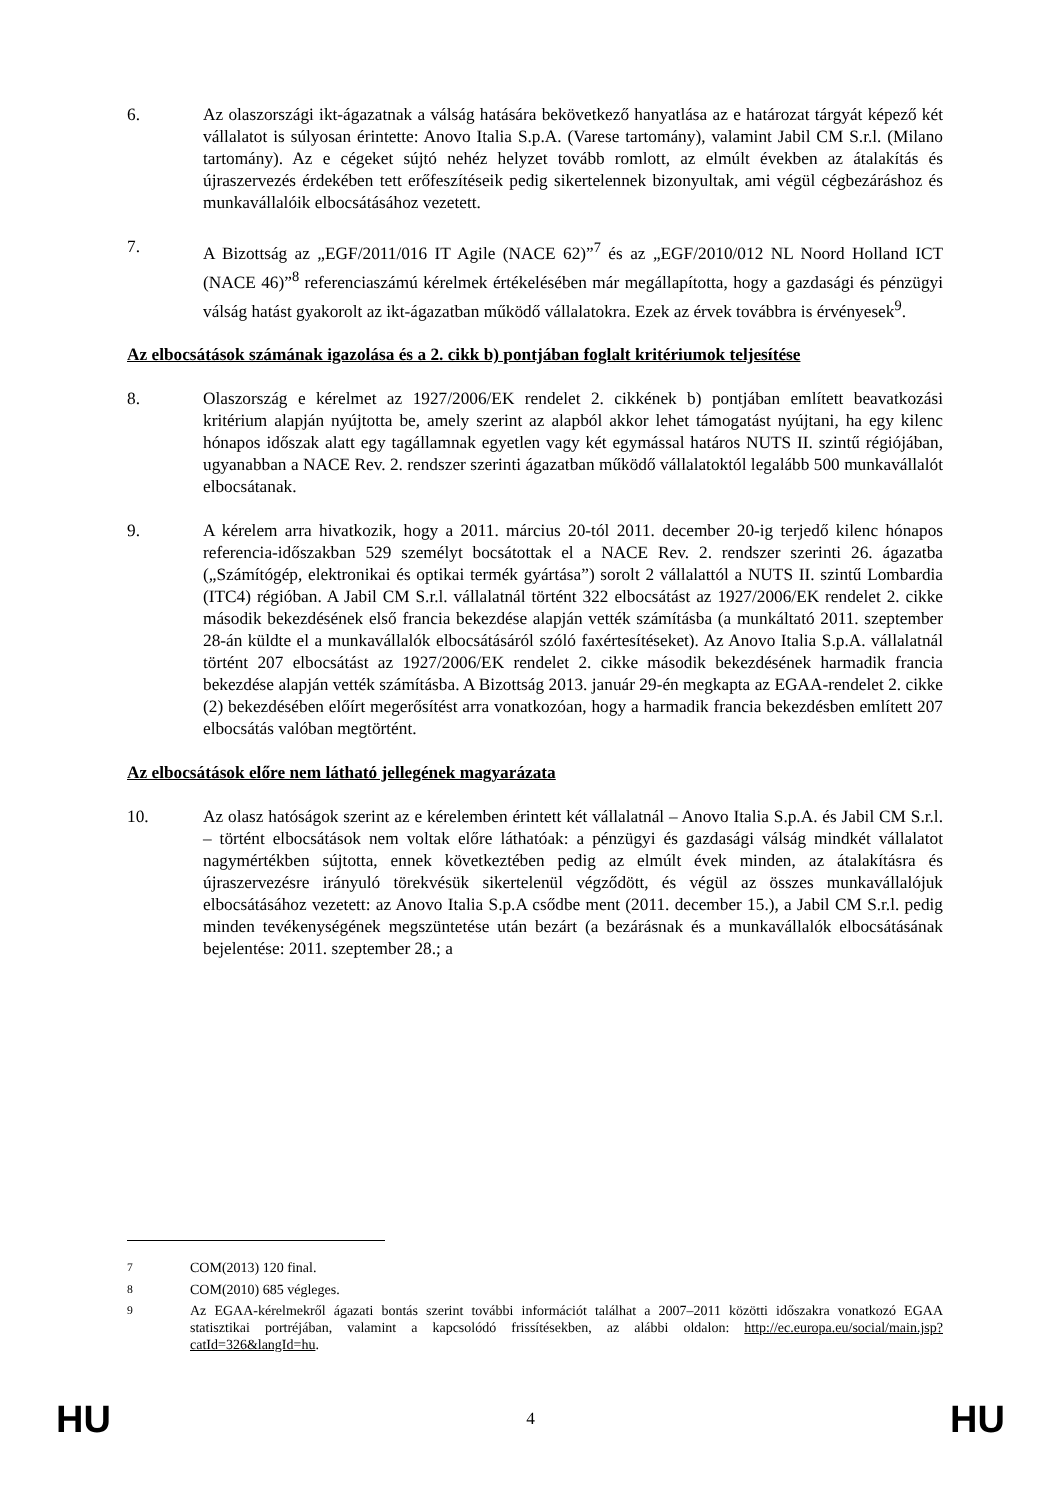6. Az olaszországi ikt-ágazatnak a válság hatására bekövetkező hanyatlása az e határozat tárgyát képező két vállalatot is súlyosan érintette: Anovo Italia S.p.A. (Varese tartomány), valamint Jabil CM S.r.l. (Milano tartomány). Az e cégeket sújtó nehéz helyzet tovább romlott, az elmúlt években az átalakítás és újraszervezés érdekében tett erőfeszítéseik pedig sikertelennek bizonyultak, ami végül cégbezáráshoz és munkavállalóik elbocsátásához vezetett.
7. A Bizottság az „EGF/2011/016 IT Agile (NACE 62)”<sup>7</sup> és az „EGF/2010/012 NL Noord Holland ICT (NACE 46)”<sup>8</sup> referenciaszámú kérelmek értékelésében már megállapította, hogy a gazdasági és pénzügyi válság hatást gyakorolt az ikt-ágazatban működő vállalatokra. Ezek az érvek továbbra is érvényesek<sup>9</sup>.
Az elbocsátások számának igazolása és a 2. cikk b) pontjában foglalt kritériumok teljesítése
8. Olaszország e kérelmet az 1927/2006/EK rendelet 2. cikkének b) pontjában említett beavatkozási kritérium alapján nyújtotta be, amely szerint az alapból akkor lehet támogatást nyújtani, ha egy kilenc hónapos időszak alatt egy tagállamnak egyetlen vagy két egymással határos NUTS II. szintű régiójában, ugyanabban a NACE Rev. 2. rendszer szerinti ágazatban működő vállalatoktól legalább 500 munkavállalót elbocsátanak.
9. A kérelem arra hivatkozik, hogy a 2011. március 20-tól 2011. december 20-ig terjedő kilenc hónapos referencia-időszakban 529 személyt bocsátottak el a NACE Rev. 2. rendszer szerinti 26. ágazatba („Számítógép, elektronikai és optikai termék gyártása”) sorolt 2 vállalattól a NUTS II. szintű Lombardia (ITC4) régióban. A Jabil CM S.r.l. vállalatnál történt 322 elbocsátást az 1927/2006/EK rendelet 2. cikke második bekezdésének első francia bekezdése alapján vették számításba (a munkáltató 2011. szeptember 28-án küldte el a munkavállalók elbocsátásáról szóló faxértesítéseket). Az Anovo Italia S.p.A. vállalatnál történt 207 elbocsátást az 1927/2006/EK rendelet 2. cikke második bekezdésének harmadik francia bekezdése alapján vették számításba. A Bizottság 2013. január 29-én megkapta az EGAA-rendelet 2. cikke (2) bekezdésében előírt megerősítést arra vonatkozóan, hogy a harmadik francia bekezdésben említett 207 elbocsátás valóban megtörtént.
Az elbocsátások előre nem látható jellegének magyarázata
10. Az olasz hatóságok szerint az e kérelemben érintett két vállalatnál – Anovo Italia S.p.A. és Jabil CM S.r.l. – történt elbocsátások nem voltak előre láthatóak: a pénzügyi és gazdasági válság mindkét vállalatot nagymértékben sújtotta, ennek következtében pedig az elmúlt évek minden, az átalakításra és újraszervezésre irányuló törekvésük sikertelenül végződött, és végül az összes munkavállalójuk elbocsátásához vezetett: az Anovo Italia S.p.A csődbe ment (2011. december 15.), a Jabil CM S.r.l. pedig minden tevékenységének megszüntetése után bezárt (a bezárásnak és a munkavállalók elbocsátásának bejelentése: 2011. szeptember 28.; a
<sup>7</sup> COM(2013) 120 final.
<sup>8</sup> COM(2010) 685 végleges.
<sup>9</sup> Az EGAA-kérelmekről ágazati bontás szerint további információt találhat a 2007–2011 közötti időszakra vonatkozó EGAA statisztikai portréjában, valamint a kapcsolódó frissítésekben, az alábbi oldalon: http://ec.europa.eu/social/main.jsp?catId=326&langId=hu.
HU 4 HU